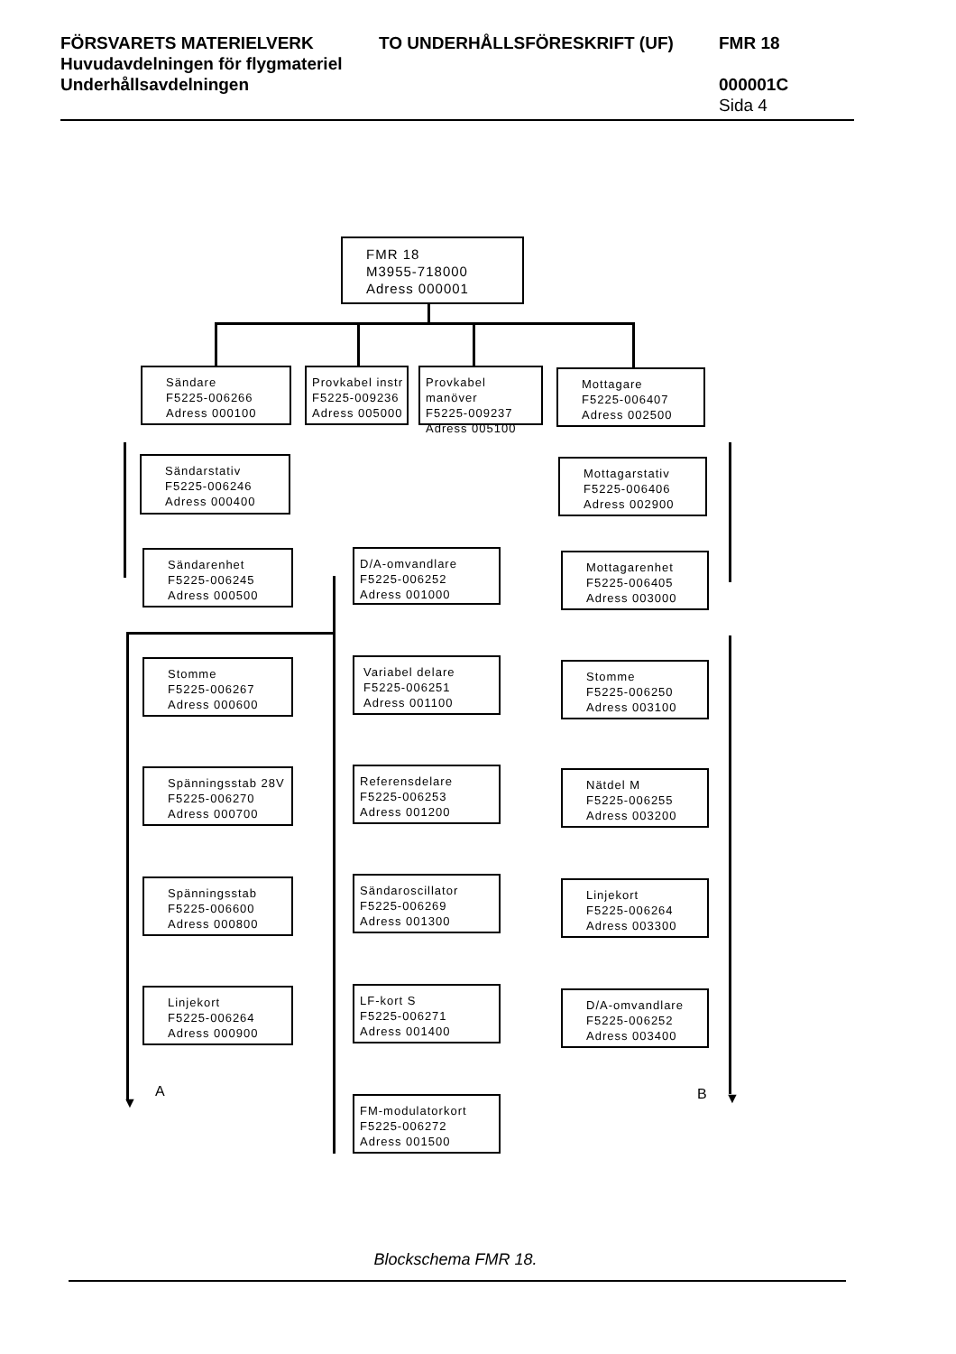FÖRSVARETS MATERIELVERK
Huvudavdelningen för flygmateriel
Underhållsavdelningen
TO UNDERHÅLLSFÖRESKRIFT (UF) FMR 18
000001C
Sida 4
FMR 18
M3955-718000
Adress 000001
Sändare
F5225-006266
Adress 000100
Provkabel instr
F5225-009236
Adress 005000
Provkabel manöver
F5225-009237
Adress 005100
Mottagare
F5225-006407
Adress 002500
Sändarstativ
F5225-006246
Adress 000400
Mottagarstativ
F5225-006406
Adress 002900
Sändarenhet
F5225-006245
Adress 000500
D/A-omvandlare
F5225-006252
Adress 001000
Mottagarenhet
F5225-006405
Adress 003000
Stomme
F5225-006267
Adress 000600
Variabel delare
F5225-006251
Adress 001100
Stomme
F5225-006250
Adress 003100
Spänningsstab 28V
F5225-006270
Adress 000700
Referensdelare
F5225-006253
Adress 001200
Nätdel M
F5225-006255
Adress 003200
Spänningsstab
F5225-006600
Adress 000800
Sändaroscillator
F5225-006269
Adress 001300
Linjekort
F5225-006264
Adress 003300
Linjekort
F5225-006264
Adress 000900
LF-kort S
F5225-006271
Adress 001400
D/A-omvandlare
F5225-006252
Adress 003400
FM-modulatorkort
F5225-006272
Adress 001500
▼
A B ▼
Blockschema FMR 18.